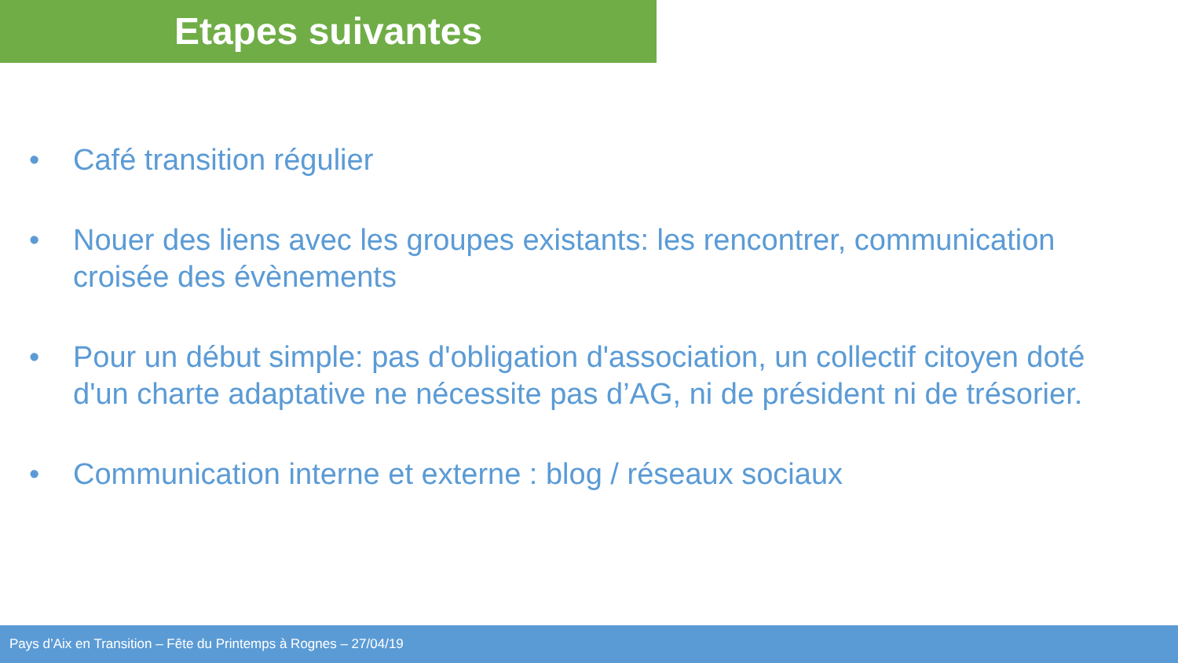Etapes suivantes
• Café transition régulier
• Nouer des liens avec les groupes existants: les rencontrer, communication croisée des évènements
• Pour un début simple: pas d'obligation d'association, un collectif citoyen doté d'un charte adaptative ne nécessite pas d’AG, ni de président ni de trésorier.
• Communication interne et externe : blog / réseaux sociaux
Pays d’Aix en Transition – Fête du Printemps à Rognes – 27/04/19